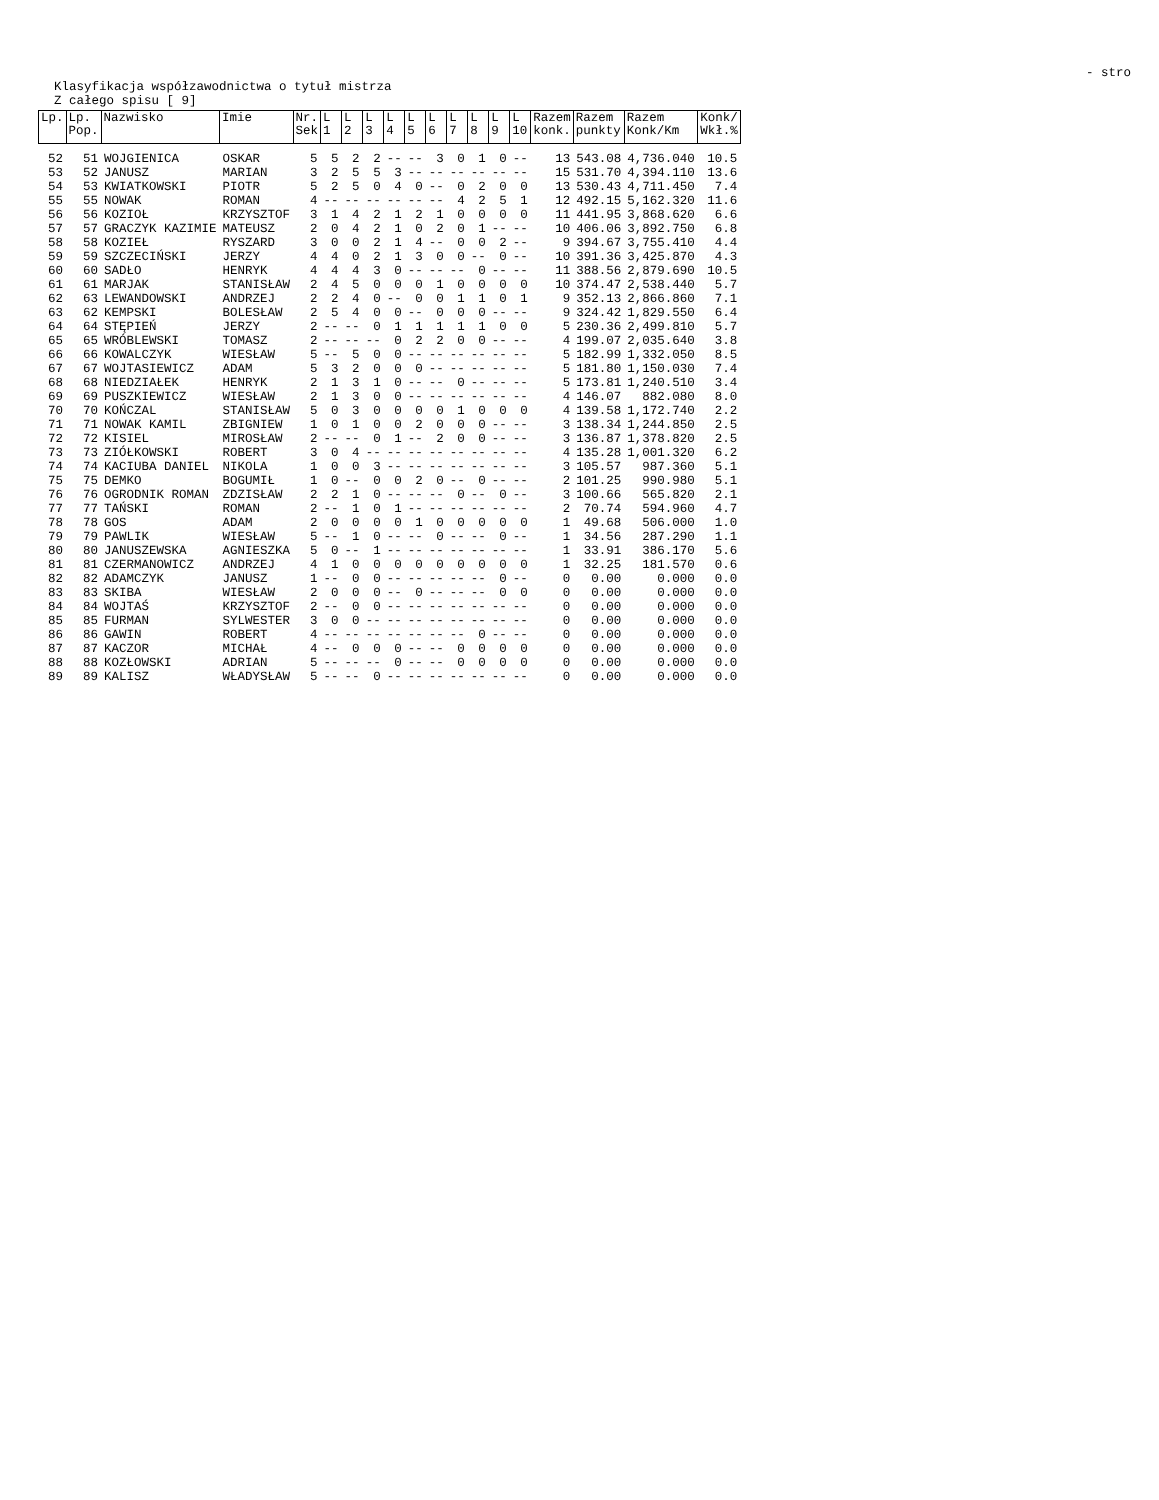- stro
Klasyfikacja współzawodnictwa o tytuł mistrza
Z całego spisu [ 9]
| Lp. | Lp. Pop. | Nazwisko | Imie | Nr. Sek | L 1 | L 2 | L 3 | L 4 | L 5 | L 6 | L 7 | L 8 | L 9 | L 10 | Razem konk. | Razem punkty | Razem Konk/Km | Konk/ Wkł.% |
| --- | --- | --- | --- | --- | --- | --- | --- | --- | --- | --- | --- | --- | --- | --- | --- | --- | --- | --- |
| 52 | 51 | WOJGIENICA | OSKAR | 5 | 5 | 2 | 2 | -- | -- | 3 | 0 | 1 | 0 | -- | 13 | 543.08 | 4,736.040 | 10.5 |
| 53 | 52 | JANUSZ | MARIAN | 3 | 2 | 5 | 5 | 3 | -- | -- | -- | -- | -- | -- | 15 | 531.70 | 4,394.110 | 13.6 |
| 54 | 53 | KWIATKOWSKI | PIOTR | 5 | 2 | 5 | 0 | 4 | 0 | -- | 0 | 2 | 0 | 0 | 13 | 530.43 | 4,711.450 | 7.4 |
| 55 | 55 | NOWAK | ROMAN | 4 | -- | -- | -- | -- | -- | -- | 4 | 2 | 5 | 1 | 12 | 492.15 | 5,162.320 | 11.6 |
| 56 | 56 | KOZIOŁ | KRZYSZTOF | 3 | 1 | 4 | 2 | 1 | 2 | 1 | 0 | 0 | 0 | 0 | 11 | 441.95 | 3,868.620 | 6.6 |
| 57 | 57 | GRACZYK KAZIMIE | MATEUSZ | 2 | 0 | 4 | 2 | 1 | 0 | 2 | 0 | 1 | -- | -- | 10 | 406.06 | 3,892.750 | 6.8 |
| 58 | 58 | KOZIEŁ | RYSZARD | 3 | 0 | 0 | 2 | 1 | 4 | -- | 0 | 0 | 2 | -- | 9 | 394.67 | 3,755.410 | 4.4 |
| 59 | 59 | SZCZECIŃSKI | JERZY | 4 | 4 | 0 | 2 | 1 | 3 | 0 | 0 | -- | 0 | -- | 10 | 391.36 | 3,425.870 | 4.3 |
| 60 | 60 | SADŁO | HENRYK | 4 | 4 | 4 | 3 | 0 | -- | -- | -- | 0 | -- | -- | 11 | 388.56 | 2,879.690 | 10.5 |
| 61 | 61 | MARJAK | STANISŁAW | 2 | 4 | 5 | 0 | 0 | 0 | 1 | 0 | 0 | 0 | 0 | 10 | 374.47 | 2,538.440 | 5.7 |
| 62 | 63 | LEWANDOWSKI | ANDRZEJ | 2 | 2 | 4 | 0 | -- | 0 | 0 | 1 | 1 | 0 | 1 | 9 | 352.13 | 2,866.860 | 7.1 |
| 63 | 62 | KEMPSKI | BOLESŁAW | 2 | 5 | 4 | 0 | 0 | -- | 0 | 0 | 0 | -- | -- | 9 | 324.42 | 1,829.550 | 6.4 |
| 64 | 64 | STĘPIEŃ | JERZY | 2 | -- | -- | 0 | 1 | 1 | 1 | 1 | 1 | 0 | 0 | 5 | 230.36 | 2,499.810 | 5.7 |
| 65 | 65 | WRÓBLEWSKI | TOMASZ | 2 | -- | -- | -- | 0 | 2 | 2 | 0 | 0 | -- | -- | 4 | 199.07 | 2,035.640 | 3.8 |
| 66 | 66 | KOWALCZYK | WIESŁAW | 5 | -- | 5 | 0 | 0 | -- | -- | -- | -- | -- | -- | 5 | 182.99 | 1,332.050 | 8.5 |
| 67 | 67 | WOJTASIEWICZ | ADAM | 5 | 3 | 2 | 0 | 0 | 0 | -- | -- | -- | -- | -- | 5 | 181.80 | 1,150.030 | 7.4 |
| 68 | 68 | NIEDZIAŁEK | HENRYK | 2 | 1 | 3 | 1 | 0 | -- | -- | 0 | -- | -- | -- | 5 | 173.81 | 1,240.510 | 3.4 |
| 69 | 69 | PUSZKIEWICZ | WIESŁAW | 2 | 1 | 3 | 0 | 0 | -- | -- | -- | -- | -- | -- | 4 | 146.07 | 882.080 | 8.0 |
| 70 | 70 | KOŃCZAL | STANISŁAW | 5 | 0 | 3 | 0 | 0 | 0 | 0 | 1 | 0 | 0 | 0 | 4 | 139.58 | 1,172.740 | 2.2 |
| 71 | 71 | NOWAK KAMIL | ZBIGNIEW | 1 | 0 | 1 | 0 | 0 | 2 | 0 | 0 | 0 | -- | -- | 3 | 138.34 | 1,244.850 | 2.5 |
| 72 | 72 | KISIEL | MIROSŁAW | 2 | -- | -- | 0 | 1 | -- | 2 | 0 | 0 | -- | -- | 3 | 136.87 | 1,378.820 | 2.5 |
| 73 | 73 | ZIÓŁKOWSKI | ROBERT | 3 | 0 | 4 | -- | -- | -- | -- | -- | -- | -- | -- | 4 | 135.28 | 1,001.320 | 6.2 |
| 74 | 74 | KACIUBA DANIEL | NIKOLA | 1 | 0 | 0 | 3 | -- | -- | -- | -- | -- | -- | -- | 3 | 105.57 | 987.360 | 5.1 |
| 75 | 75 | DEMKO | BOGUMIŁ | 1 | 0 | -- | 0 | 0 | 2 | 0 | -- | 0 | -- | -- | 2 | 101.25 | 990.980 | 5.1 |
| 76 | 76 | OGRODNIK ROMAN | ZDZISŁAW | 2 | 2 | 1 | 0 | -- | -- | -- | 0 | -- | 0 | -- | 3 | 100.66 | 565.820 | 2.1 |
| 77 | 77 | TAŃSKI | ROMAN | 2 | -- | 1 | 0 | 1 | -- | -- | -- | -- | -- | -- | 2 | 70.74 | 594.960 | 4.7 |
| 78 | 78 | GOS | ADAM | 2 | 0 | 0 | 0 | 0 | 1 | 0 | 0 | 0 | 0 | 0 | 1 | 49.68 | 506.000 | 1.0 |
| 79 | 79 | PAWLIK | WIESŁAW | 5 | -- | 1 | 0 | -- | -- | 0 | -- | -- | 0 | -- | 1 | 34.56 | 287.290 | 1.1 |
| 80 | 80 | JANUSZEWSKA | AGNIESZKA | 5 | 0 | -- | 1 | -- | -- | -- | -- | -- | -- | -- | 1 | 33.91 | 386.170 | 5.6 |
| 81 | 81 | CZERMANOWICZ | ANDRZEJ | 4 | 1 | 0 | 0 | 0 | 0 | 0 | 0 | 0 | 0 | 0 | 1 | 32.25 | 181.570 | 0.6 |
| 82 | 82 | ADAMCZYK | JANUSZ | 1 | -- | 0 | 0 | -- | -- | -- | -- | -- | 0 | -- | 0 | 0.00 | 0.000 | 0.0 |
| 83 | 83 | SKIBA | WIESŁAW | 2 | 0 | 0 | 0 | -- | 0 | -- | -- | -- | 0 | 0 | 0 | 0.00 | 0.000 | 0.0 |
| 84 | 84 | WOJTAŚ | KRZYSZTOF | 2 | -- | 0 | 0 | -- | -- | -- | -- | -- | -- | -- | 0 | 0.00 | 0.000 | 0.0 |
| 85 | 85 | FURMAN | SYLWESTER | 3 | 0 | 0 | -- | -- | -- | -- | -- | -- | -- | -- | 0 | 0.00 | 0.000 | 0.0 |
| 86 | 86 | GAWIN | ROBERT | 4 | -- | -- | -- | -- | -- | -- | -- | 0 | -- | -- | 0 | 0.00 | 0.000 | 0.0 |
| 87 | 87 | KACZOR | MICHAŁ | 4 | -- | 0 | 0 | 0 | -- | -- | 0 | 0 | 0 | 0 | 0 | 0.00 | 0.000 | 0.0 |
| 88 | 88 | KOZŁOWSKI | ADRIAN | 5 | -- | -- | -- | 0 | -- | -- | 0 | 0 | 0 | 0 | 0 | 0.00 | 0.000 | 0.0 |
| 89 | 89 | KALISZ | WŁADYSŁAW | 5 | -- | -- | 0 | -- | -- | -- | -- | -- | -- | -- | 0 | 0.00 | 0.000 | 0.0 |